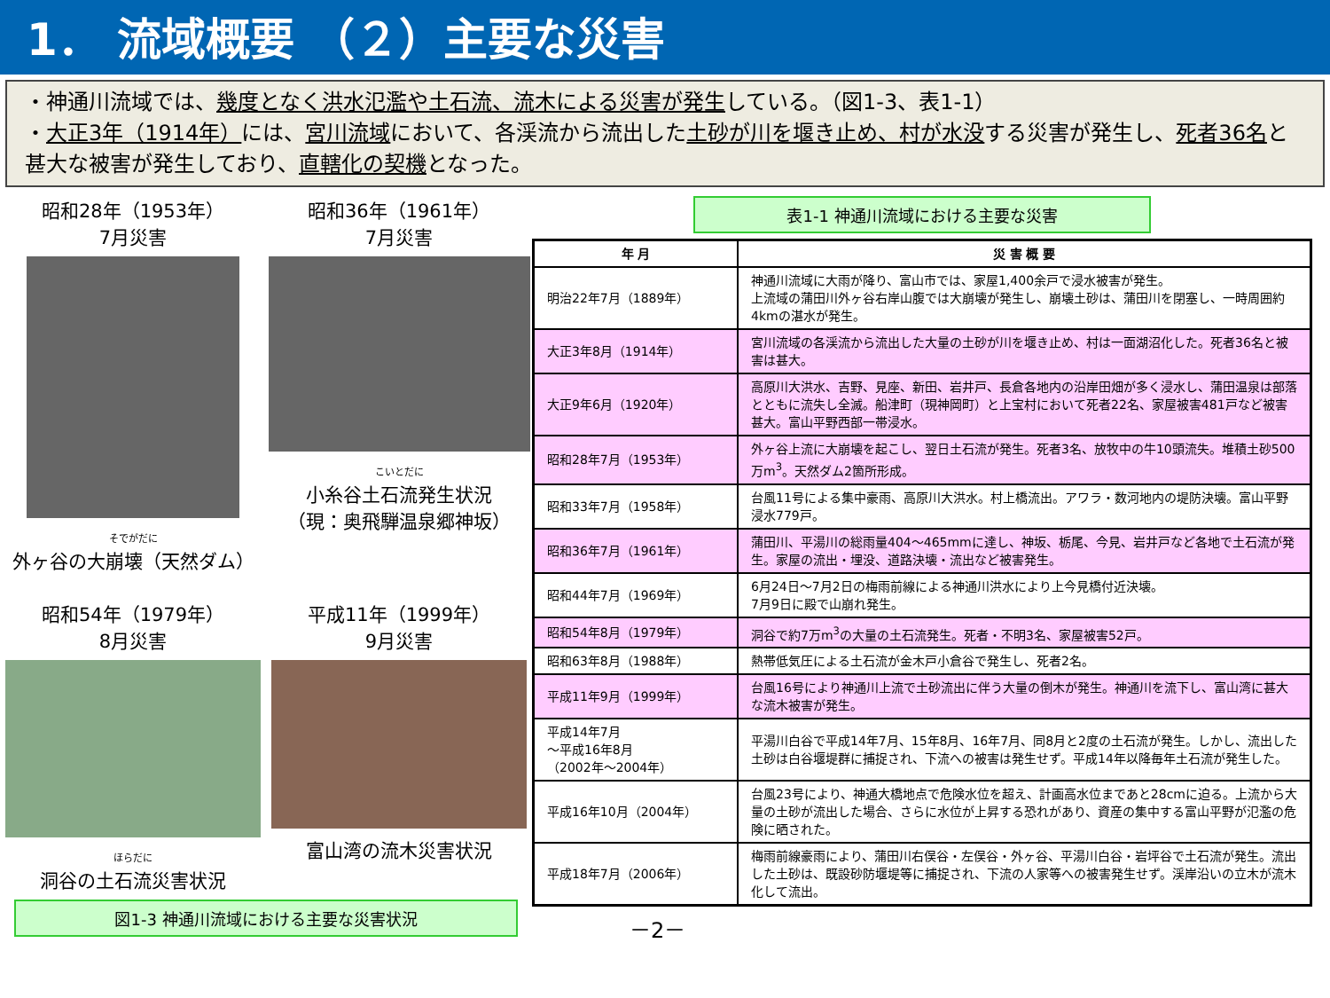1． 流域概要 （２）主要な災害
・神通川流域では、幾度となく洪水氾濫や土石流、流木による災害が発生している。（図1-3、表1-1）
・大正3年（1914年）には、宮川流域において、各渓流から流出した土砂が川を堰き止め、村が水没する災害が発生し、死者36名と甚大な被害が発生しており、直轄化の契機となった。
昭和28年（1953年）
7月災害
そでがだに
外ヶ谷の大崩壊（天然ダム）
昭和36年（1961年）
7月災害
こいとだに
小糸谷土石流発生状況
（現：奥飛騨温泉郷神坂）
昭和54年（1979年）
8月災害
ほらだに
洞谷の土石流災害状況
平成11年（1999年）
9月災害
富山湾の流木災害状況
図1-3 神通川流域における主要な災害状況
表1-1 神通川流域における主要な災害
| 年 月 | 災 害 概 要 |
| --- | --- |
| 明治22年7月（1889年） | 神通川流域に大雨が降り、富山市では、家屋1,400余戸で浸水被害が発生。 上流域の蒲田川外ヶ谷右岸山腹では大崩壊が発生し、崩壊土砂は、蒲田川を閉塞し、一時周囲約4kmの湛水が発生。 |
| 大正3年8月（1914年） | 宮川流域の各渓流から流出した大量の土砂が川を堰き止め、村は一面湖沼化した。死者36名と被害は甚大。 |
| 大正9年6月（1920年） | 高原川大洪水、吉野、見座、新田、岩井戸、長倉各地内の沿岸田畑が多く浸水し、蒲田温泉は部落とともに流失し全滅。船津町（現神岡町）と上宝村において死者22名、家屋被害481戸など被害甚大。富山平野西部一帯浸水。 |
| 昭和28年7月（1953年） | 外ヶ谷上流に大崩壊を起こし、翌日土石流が発生。死者3名、放牧中の牛10頭流失。堆積土砂500万m<sup>3</sup>。天然ダム2箇所形成。 |
| 昭和33年7月（1958年） | 台風11号による集中豪雨、高原川大洪水。村上橋流出。アワラ・数河地内の堤防決壊。富山平野浸水779戸。 |
| 昭和36年7月（1961年） | 蒲田川、平湯川の総雨量404～465mmに達し、神坂、栃尾、今見、岩井戸など各地で土石流が発生。家屋の流出・埋没、道路決壊・流出など被害発生。 |
| 昭和44年7月（1969年） | 6月24日～7月2日の梅雨前線による神通川洪水により上今見橋付近決壊。 7月9日に殿で山崩れ発生。 |
| 昭和54年8月（1979年） | 洞谷で約7万m<sup>3</sup>の大量の土石流発生。死者・不明3名、家屋被害52戸。 |
| 昭和63年8月（1988年） | 熱帯低気圧による土石流が金木戸小倉谷で発生し、死者2名。 |
| 平成11年9月（1999年） | 台風16号により神通川上流で土砂流出に伴う大量の倒木が発生。神通川を流下し、富山湾に甚大な流木被害が発生。 |
| 平成14年7月 ～平成16年8月 （2002年～2004年） | 平湯川白谷で平成14年7月、15年8月、16年7月、同8月と2度の土石流が発生。しかし、流出した土砂は白谷堰堤群に捕捉され、下流への被害は発生せず。平成14年以降毎年土石流が発生した。 |
| 平成16年10月（2004年） | 台風23号により、神通大橋地点で危険水位を超え、計画高水位まであと28cmに迫る。上流から大量の土砂が流出した場合、さらに水位が上昇する恐れがあり、資産の集中する富山平野が氾濫の危険に晒された。 |
| 平成18年7月（2006年） | 梅雨前線豪雨により、蒲田川右俣谷・左俣谷・外ヶ谷、平湯川白谷・岩坪谷で土石流が発生。流出した土砂は、既設砂防堰堤等に捕捉され、下流の人家等への被害発生せず。渓岸沿いの立木が流木化して流出。 |
－2－